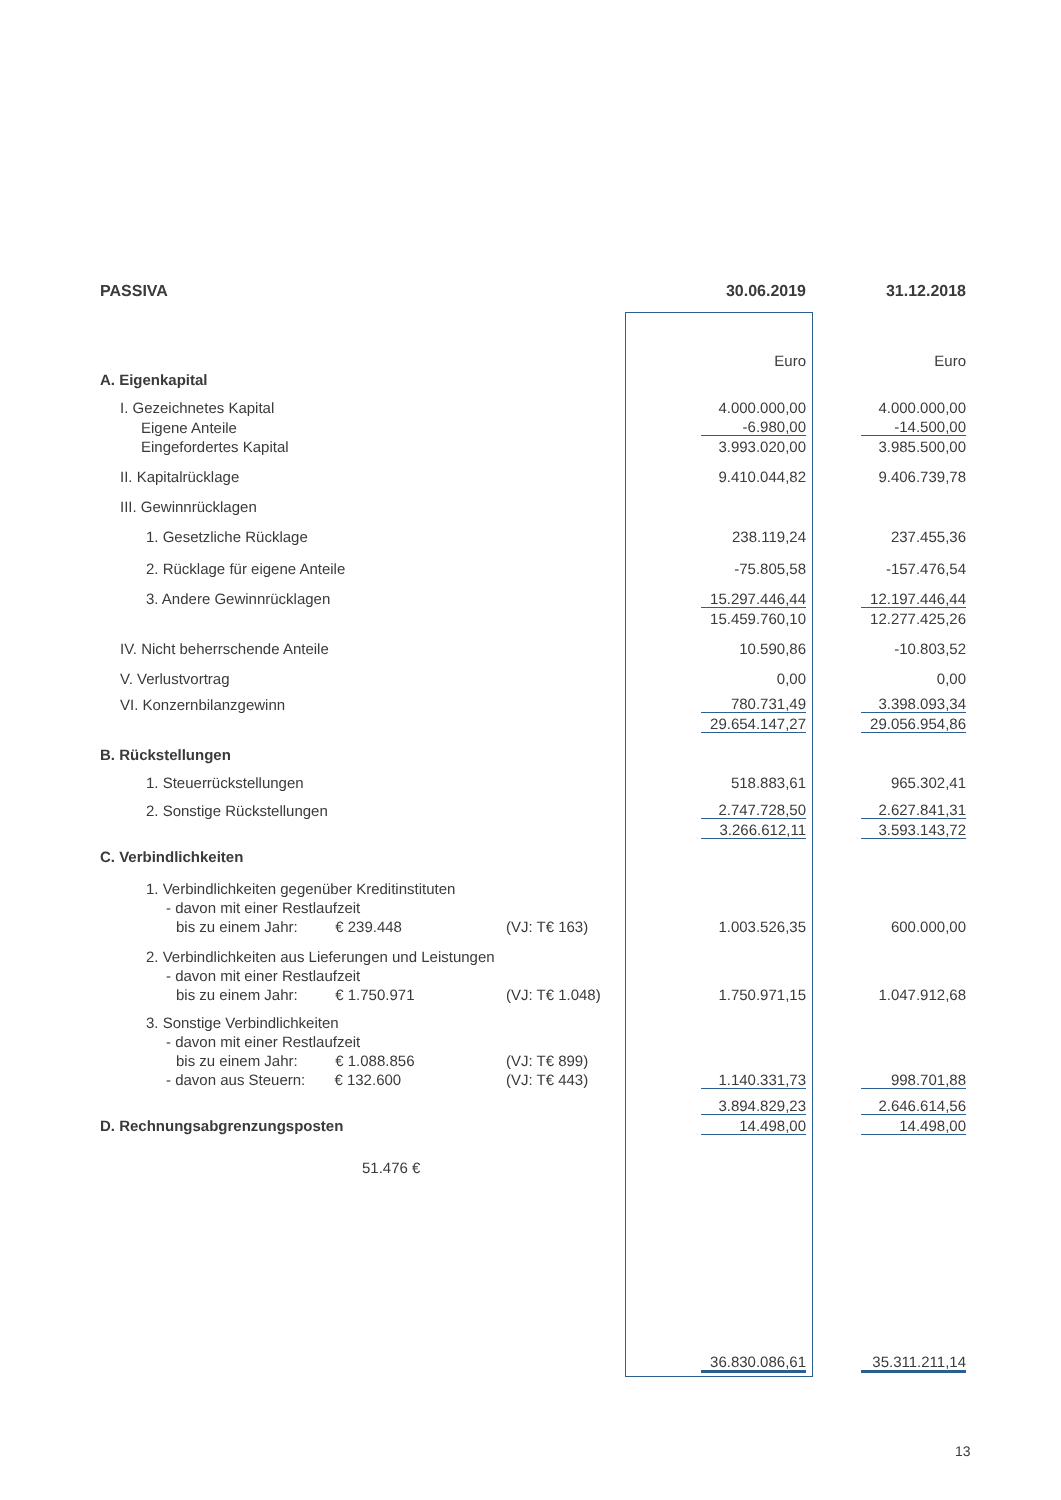| PASSIVA | | | 30.06.2019 | | 31.12.2018 |
| | | | Euro | | Euro |
| A. Eigenkapital | | | | | |
| I. Gezeichnetes Kapital | | | 4.000.000,00 | | 4.000.000,00 |
| Eigene Anteile | | | -6.980,00 | | -14.500,00 |
| Eingefordertes Kapital | | | 3.993.020,00 | | 3.985.500,00 |
| II. Kapitalrücklage | | | 9.410.044,82 | | 9.406.739,78 |
| III. Gewinnrücklagen | | | | | |
| 1. Gesetzliche Rücklage | | | 238.119,24 | | 237.455,36 |
| 2. Rücklage für eigene Anteile | | | -75.805,58 | | -157.476,54 |
| 3. Andere Gewinnrücklagen | | | 15.297.446,44 | | 12.197.446,44 |
| | | | 15.459.760,10 | | 12.277.425,26 |
| IV. Nicht beherrschende Anteile | | | 10.590,86 | | -10.803,52 |
| V. Verlustvortrag | | | 0,00 | | 0,00 |
| VI. Konzernbilanzgewinn | | | 780.731,49 | | 3.398.093,34 |
| | | | 29.654.147,27 | | 29.056.954,86 |
| B. Rückstellungen | | | | | |
| 1. Steuerrückstellungen | | | 518.883,61 | | 965.302,41 |
| 2. Sonstige Rückstellungen | | | 2.747.728,50 | | 2.627.841,31 |
| | | | 3.266.612,11 | | 3.593.143,72 |
| C. Verbindlichkeiten | | | | | |
| 1. Verbindlichkeiten gegenüber Kreditinstituten | | | | | |
| - davon mit einer Restlaufzeit | | | | | |
| bis zu einem Jahr: € 239.448 | (VJ: T€ 163) | | 1.003.526,35 | | 600.000,00 |
| 2. Verbindlichkeiten aus Lieferungen und Leistungen | | | | | |
| - davon mit einer Restlaufzeit | | | | | |
| bis zu einem Jahr: € 1.750.971 | (VJ: T€ 1.048) | | 1.750.971,15 | | 1.047.912,68 |
| 3. Sonstige Verbindlichkeiten | | | | | |
| - davon mit einer Restlaufzeit | | | | | |
| bis zu einem Jahr: € 1.088.856 | (VJ: T€ 899) | | | | |
| - davon aus Steuern: € 132.600 | (VJ: T€ 443) | | 1.140.331,73 | | 998.701,88 |
| | | | 3.894.829,23 | | 2.646.614,56 |
| D. Rechnungsabgrenzungsposten | | | 14.498,00 | | 14.498,00 |
| 51.476 € | | | | | |
| | | | 36.830.086,61 | | 35.311.211,14 |
13